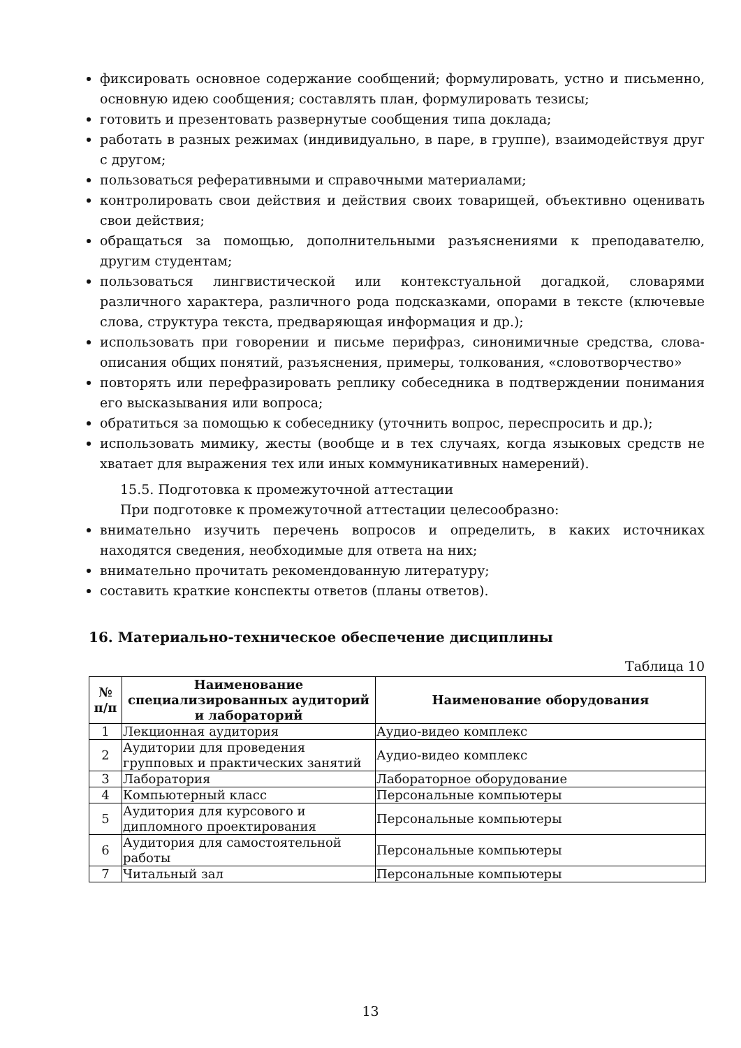фиксировать основное содержание сообщений; формулировать, устно и письменно, основную идею сообщения; составлять план, формулировать тезисы;
готовить и презентовать развернутые сообщения типа доклада;
работать в разных режимах (индивидуально, в паре, в группе), взаимодействуя друг с другом;
пользоваться реферативными и справочными материалами;
контролировать свои действия и действия своих товарищей, объективно оценивать свои действия;
обращаться за помощью, дополнительными разъяснениями к преподавателю, другим студентам;
пользоваться лингвистической или контекстуальной догадкой, словарями различного характера, различного рода подсказками, опорами в тексте (ключевые слова, структура текста, предваряющая информация и др.);
использовать при говорении и письме перифраз, синонимичные средства, слова-описания общих понятий, разъяснения, примеры, толкования, «словотворчество»
повторять или перефразировать реплику собеседника в подтверждении понимания его высказывания или вопроса;
обратиться за помощью к собеседнику (уточнить вопрос, переспросить и др.);
использовать мимику, жесты (вообще и в тех случаях, когда языковых средств не хватает для выражения тех или иных коммуникативных намерений).
15.5. Подготовка к промежуточной аттестации
При подготовке к промежуточной аттестации целесообразно:
внимательно изучить перечень вопросов и определить, в каких источниках находятся сведения, необходимые для ответа на них;
внимательно прочитать рекомендованную литературу;
составить краткие конспекты ответов (планы ответов).
16. Материально-техническое обеспечение дисциплины
Таблица 10
| № п/п | Наименование специализированных аудиторий и лабораторий | Наименование оборудования |
| --- | --- | --- |
| 1 | Лекционная аудитория | Аудио-видео комплекс |
| 2 | Аудитории для проведения групповых и практических занятий | Аудио-видео комплекс |
| 3 | Лаборатория | Лабораторное оборудование |
| 4 | Компьютерный класс | Персональные компьютеры |
| 5 | Аудитория для курсового и дипломного проектирования | Персональные компьютеры |
| 6 | Аудитория для самостоятельной работы | Персональные компьютеры |
| 7 | Читальный зал | Персональные компьютеры |
13